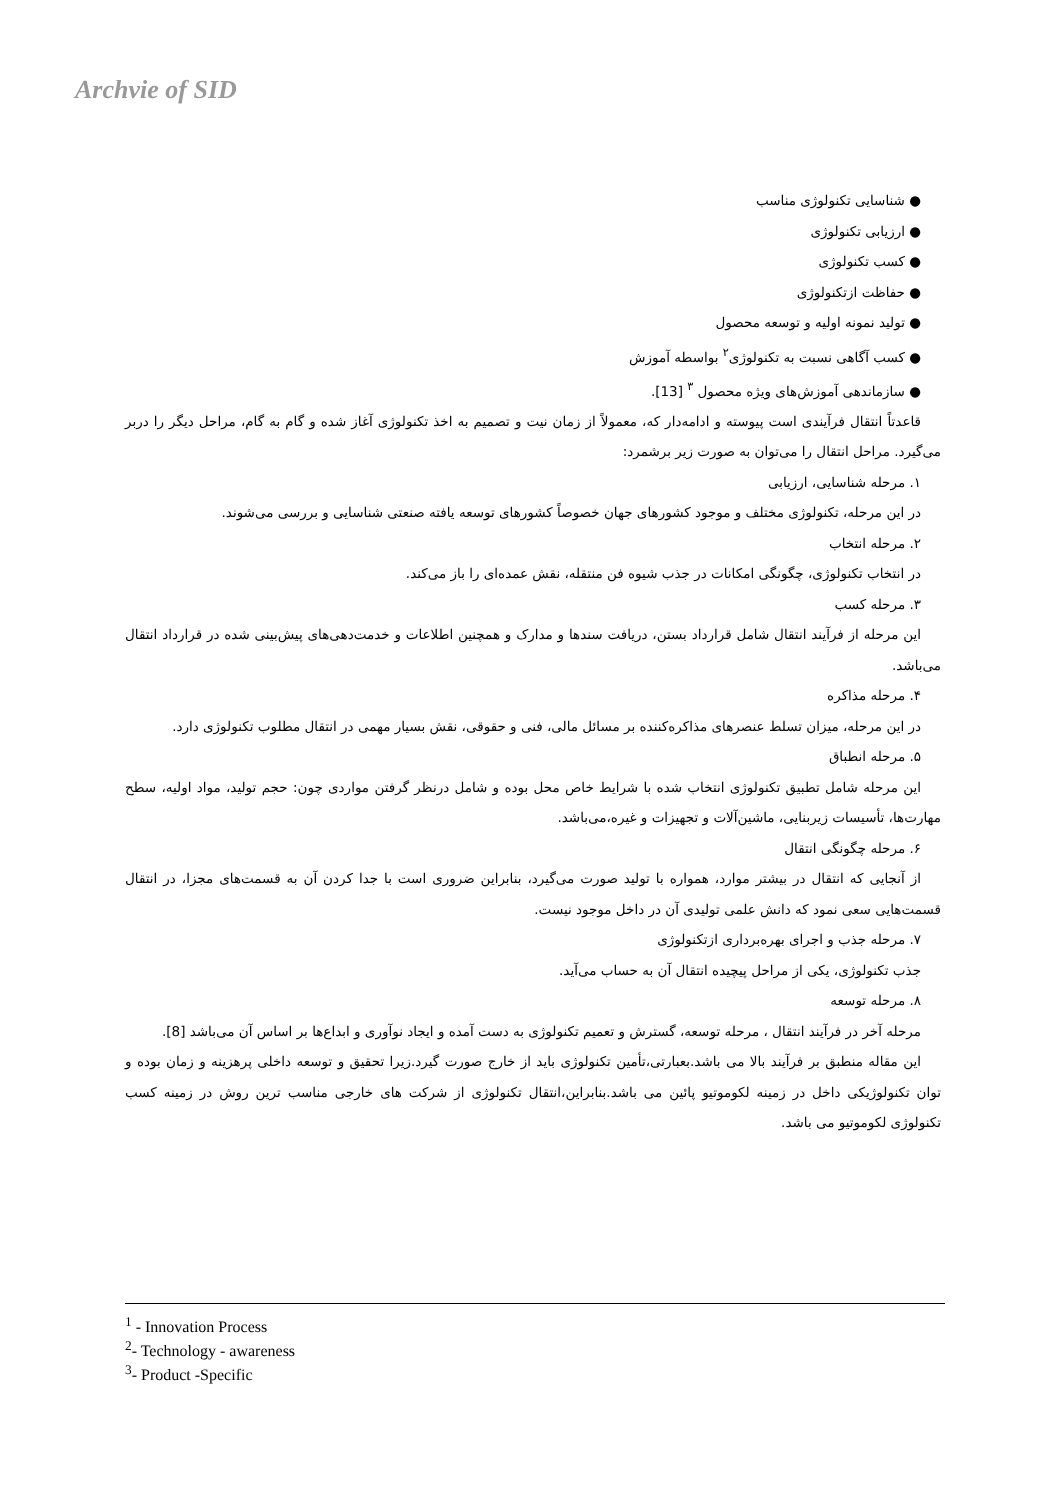Archvie of SID
● شناسایی تکنولوژی مناسب
● ارزیابی تکنولوژی
● کسب تکنولوژی
● حفاظت ازتکنولوژی
● تولید نمونه اولیه و توسعه محصول
● کسب آگاهی نسبت به تکنولوژی<sup>۲</sup> بواسطه آموزش
● سازماندهی آموزش‌های ویژه محصول <sup>۳</sup> [13].
قاعدتاً انتقال فرآیندی است پیوسته و ادامه‌دار که، معمولاً از زمان نیت و تصمیم به اخذ تکنولوژی آغاز شده و گام به گام، مراحل دیگر را دربر می‌گیرد. مراحل انتقال را می‌توان به صورت زیر برشمرد:
۱. مرحله شناسایی، ارزیابی
در این مرحله، تکنولوژی مختلف و موجود کشورهای جهان خصوصاً کشورهای توسعه یافته صنعتی شناسایی و بررسی می‌شوند.
۲. مرحله انتخاب
در انتخاب تکنولوژی، چگونگی امکانات در جذب شیوه فن منتقله، نقش عمده‌ای را باز می‌کند.
۳. مرحله کسب
این مرحله از فرآیند انتقال شامل قرارداد بستن، دریافت سندها و مدارک و همچنین اطلاعات و خدمت‌دهی‌های پیش‌بینی شده در قرارداد انتقال می‌باشد.
۴. مرحله مذاکره
در این مرحله، میزان تسلط عنصرهای مذاکره‌کننده بر مسائل مالی، فنی و حقوقی، نقش بسیار مهمی در انتقال مطلوب تکنولوژی دارد.
۵. مرحله انطباق
این مرحله شامل تطبیق تکنولوژی انتخاب شده با شرایط خاص محل بوده و شامل درنظر گرفتن مواردی چون: حجم تولید، مواد اولیه، سطح مهارت‌ها، تأسیسات زیربنایی، ماشین‌آلات و تجهیزات و غیره،می‌باشد.
۶. مرحله چگونگی انتقال
از آنجایی که انتقال در بیشتر موارد، همواره با تولید صورت می‌گیرد، بنابراین ضروری است با جدا کردن آن به قسمت‌های مجزا، در انتقال قسمت‌هایی سعی نمود که دانش علمی تولیدی آن در داخل موجود نیست.
۷. مرحله جذب و اجرای بهره‌برداری ازتکنولوژی
جذب تکنولوژی، یکی از مراحل پیچیده انتقال آن به حساب می‌آید.
۸. مرحله توسعه
مرحله آخر در فرآیند انتقال ، مرحله توسعه، گسترش و تعمیم تکنولوژی به دست آمده و ایجاد نوآوری و ابداع‌ها بر اساس آن می‌باشد [8].
این مقاله منطبق بر فرآیند بالا می باشد.بعبارتی،تأمین تکنولوژی باید از خارج صورت گیرد.زیرا تحقیق و توسعه داخلی پرهزینه و زمان بوده و توان تکنولوژیکی داخل در زمینه لکوموتیو پائین می باشد.بنابراین،انتقال تکنولوژی از شرکت های خارجی مناسب ترین روش در زمینه کسب تکنولوژی لکوموتیو می باشد.
<sup>1</sup> - Innovation Process
<sup>2</sup>- Technology - awareness
<sup>3</sup>- Product -Specific